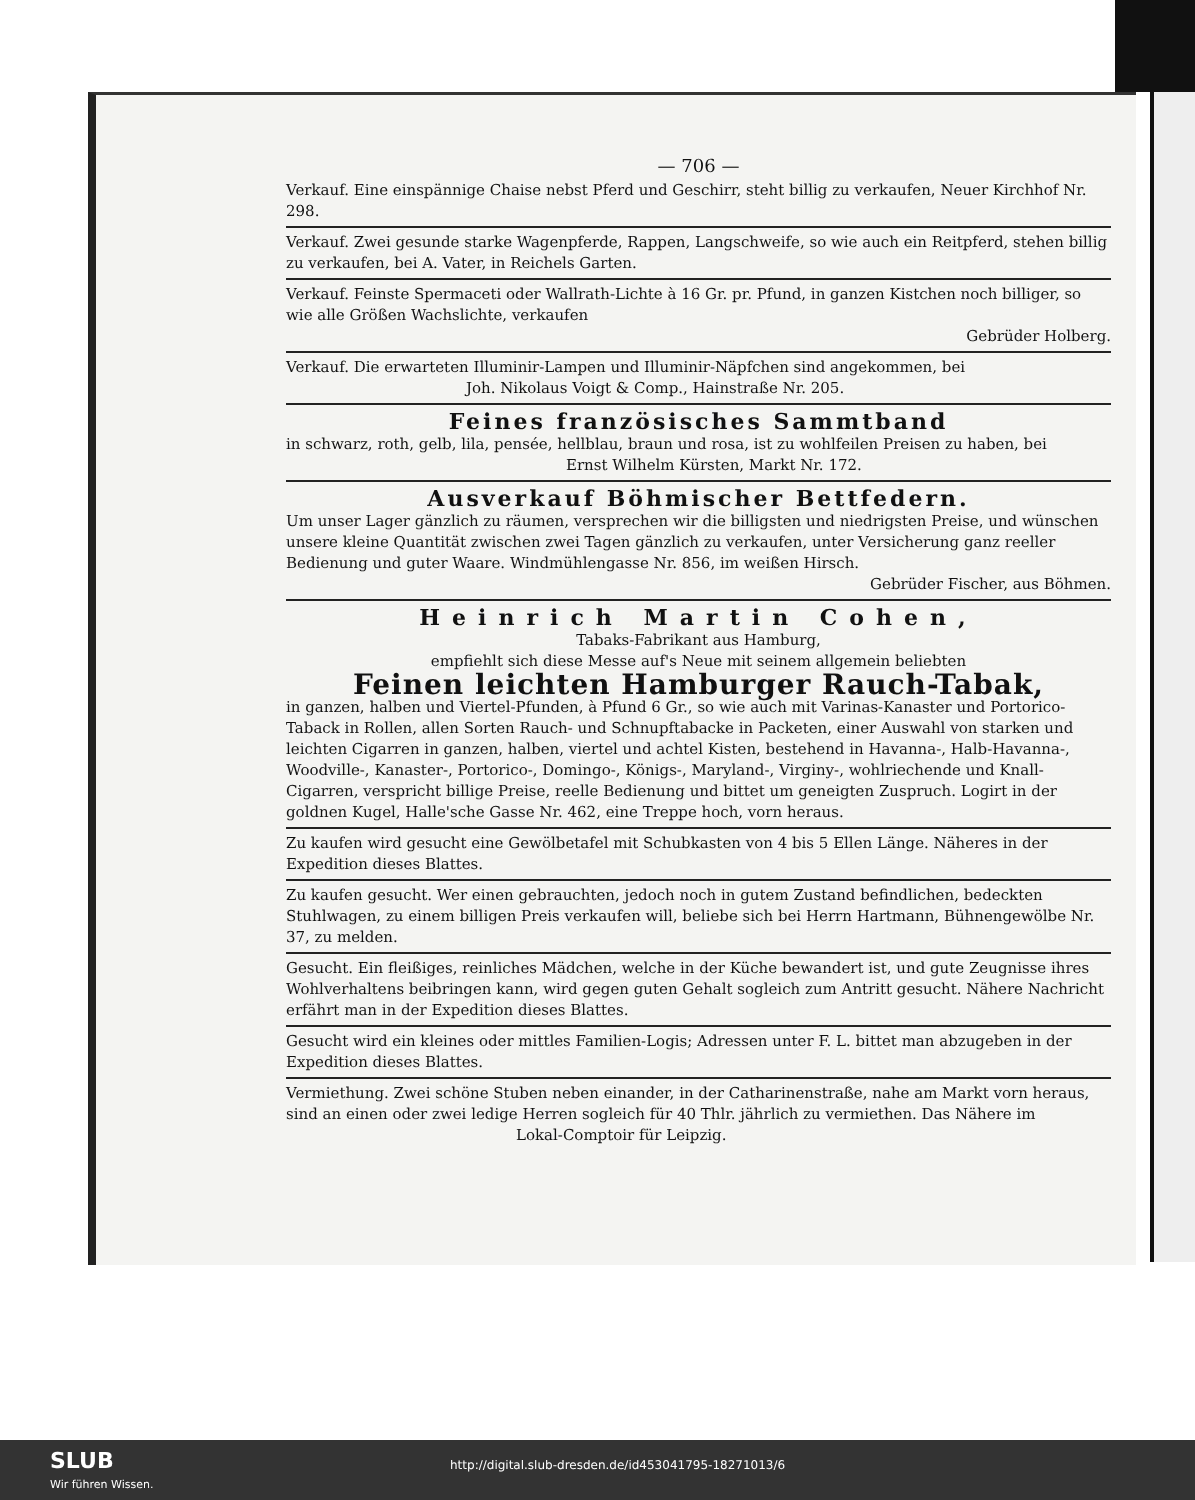— 706 —
Verkauf. Eine einspännige Chaise nebst Pferd und Geschirr, steht billig zu verkaufen, Neuer Kirchhof Nr. 298.
Verkauf. Zwei gesunde starke Wagenpferde, Rappen, Langschweife, so wie auch ein Reitpferd, stehen billig zu verkaufen, bei A. Vater, in Reichels Garten.
Verkauf. Feinste Spermaceti oder Wallrath-Lichte à 16 Gr. pr. Pfund, in ganzen Kistchen noch billiger, so wie alle Größen Wachslichte, verkaufen
Gebrüder Holberg.
Verkauf. Die erwarteten Illuminir-Lampen und Illuminir-Näpfchen sind angekommen, bei Joh. Nikolaus Voigt & Comp., Hainstraße Nr. 205.
Feines französisches Sammtband
in schwarz, roth, gelb, lila, pensée, hellblau, braun und rosa, ist zu wohlfeilen Preisen zu haben, bei Ernst Wilhelm Kürsten, Markt Nr. 172.
Ausverkauf Böhmischer Bettfedern.
Um unser Lager gänzlich zu räumen, versprechen wir die billigsten und niedrigsten Preise, und wünschen unsere kleine Quantität zwischen zwei Tagen gänzlich zu verkaufen, unter Versicherung ganz reeller Bedienung und guter Waare. Windmühlengasse Nr. 856, im weißen Hirsch.
Gebrüder Fischer, aus Böhmen.
Heinrich Martin Cohen,
Tabaks-Fabrikant aus Hamburg,
empfiehlt sich diese Messe auf's Neue mit seinem allgemein beliebten
Feinen leichten Hamburger Rauch-Tabak,
in ganzen, halben und Viertel-Pfunden, à Pfund 6 Gr., so wie auch mit Varinas-Kanaster und Portorico-Taback in Rollen, allen Sorten Rauch- und Schnupftabacke in Packeten, einer Auswahl von starken und leichten Cigarren in ganzen, halben, viertel und achtel Kisten, bestehend in Havanna-, Halb-Havanna-, Woodville-, Kanaster-, Portorico-, Domingo-, Königs-, Maryland-, Virginy-, wohlriechende und Knall-Cigarren, verspricht billige Preise, reelle Bedienung und bittet um geneigten Zuspruch. Logirt in der goldnen Kugel, Halle'sche Gasse Nr. 462, eine Treppe hoch, vorn heraus.
Zu kaufen wird gesucht eine Gewölbetafel mit Schubkasten von 4 bis 5 Ellen Länge. Näheres in der Expedition dieses Blattes.
Zu kaufen gesucht. Wer einen gebrauchten, jedoch noch in gutem Zustand befindlichen, bedeckten Stuhlwagen, zu einem billigen Preis verkaufen will, beliebe sich bei Herrn Hartmann, Bühnengewölbe Nr. 37, zu melden.
Gesucht. Ein fleißiges, reinliches Mädchen, welche in der Küche bewandert ist, und gute Zeugnisse ihres Wohlverhaltens beibringen kann, wird gegen guten Gehalt sogleich zum Antritt gesucht. Nähere Nachricht erfährt man in der Expedition dieses Blattes.
Gesucht wird ein kleines oder mittles Familien-Logis; Adressen unter F. L. bittet man abzugeben in der Expedition dieses Blattes.
Vermiethung. Zwei schöne Stuben neben einander, in der Catharinenstraße, nahe am Markt vorn heraus, sind an einen oder zwei ledige Herren sogleich für 40 Thlr. jährlich zu vermiethen. Das Nähere im Lokal-Comptoir für Leipzig.
SLUB
Wir führen Wissen.
http://digital.slub-dresden.de/id453041795-18271013/6